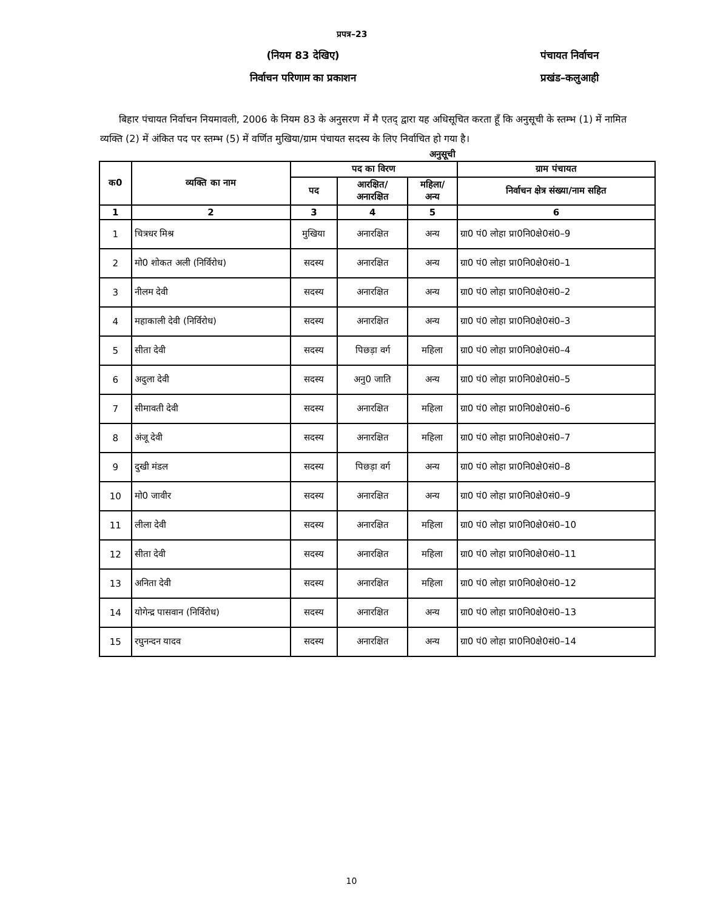प्रपत्र–23
(नियम 83 देखिए) पंचायत निर्वाचन
निर्वाचन परिणाम का प्रकाशन प्रखंड–कलुआही
बिहार पंचायत निर्वाचन नियमावली, 2006 के नियम 83 के अनुसरण में मै एतद् द्वारा यह अधिसूचित करता हूँ कि अनुसूची के स्तम्भ (1) में नामित व्यक्ति (2) में अंकित पद पर स्तम्भ (5) में वर्णित मुखिया/ग्राम पंचायत सदस्य के लिए निर्वाचित हो गया है।
अनुसूची
| क0 | व्यक्ति का नाम | पद का विरण | | | ग्राम पंचायत |
| --- | --- | --- | --- | --- | --- |
| | | पद | आरक्षित/ अनारक्षित | महिला/ अन्य | निर्वाचन क्षेत्र संख्या/नाम सहित |
| 1 | 2 | 3 | 4 | 5 | 6 |
| 1 | चित्रधर मिश्र | मुखिया | अनारक्षित | अन्य | ग्रा0 पं0 लोहा प्रा0नि0क्षे0सं0–9 |
| 2 | मो0 शोकत अली (निर्विरोध) | सदस्य | अनारक्षित | अन्य | ग्रा0 पं0 लोहा प्रा0नि0क्षे0सं0–1 |
| 3 | नीलम देवी | सदस्य | अनारक्षित | अन्य | ग्रा0 पं0 लोहा प्रा0नि0क्षे0सं0–2 |
| 4 | महाकाली देवी (निर्विरोध) | सदस्य | अनारक्षित | अन्य | ग्रा0 पं0 लोहा प्रा0नि0क्षे0सं0–3 |
| 5 | सीता देवी | सदस्य | पिछड़ा वर्ग | महिला | ग्रा0 पं0 लोहा प्रा0नि0क्षे0सं0–4 |
| 6 | अदुला देवी | सदस्य | अनु0 जाति | अन्य | ग्रा0 पं0 लोहा प्रा0नि0क्षे0सं0–5 |
| 7 | सीमावती देवी | सदस्य | अनारक्षित | महिला | ग्रा0 पं0 लोहा प्रा0नि0क्षे0सं0–6 |
| 8 | अंजू देवी | सदस्य | अनारक्षित | महिला | ग्रा0 पं0 लोहा प्रा0नि0क्षे0सं0–7 |
| 9 | दुखी मंडल | सदस्य | पिछड़ा वर्ग | अन्य | ग्रा0 पं0 लोहा प्रा0नि0क्षे0सं0–8 |
| 10 | मो0 जावीर | सदस्य | अनारक्षित | अन्य | ग्रा0 पं0 लोहा प्रा0नि0क्षे0सं0–9 |
| 11 | लीला देवी | सदस्य | अनारक्षित | महिला | ग्रा0 पं0 लोहा प्रा0नि0क्षे0सं0–10 |
| 12 | सीता देवी | सदस्य | अनारक्षित | महिला | ग्रा0 पं0 लोहा प्रा0नि0क्षे0सं0–11 |
| 13 | अनिता देवी | सदस्य | अनारक्षित | महिला | ग्रा0 पं0 लोहा प्रा0नि0क्षे0सं0–12 |
| 14 | योगेन्द्र पासवान (निर्विरोध) | सदस्य | अनारक्षित | अन्य | ग्रा0 पं0 लोहा प्रा0नि0क्षे0सं0–13 |
| 15 | रघुनन्दन यादव | सदस्य | अनारक्षित | अन्य | ग्रा0 पं0 लोहा प्रा0नि0क्षे0सं0–14 |
10